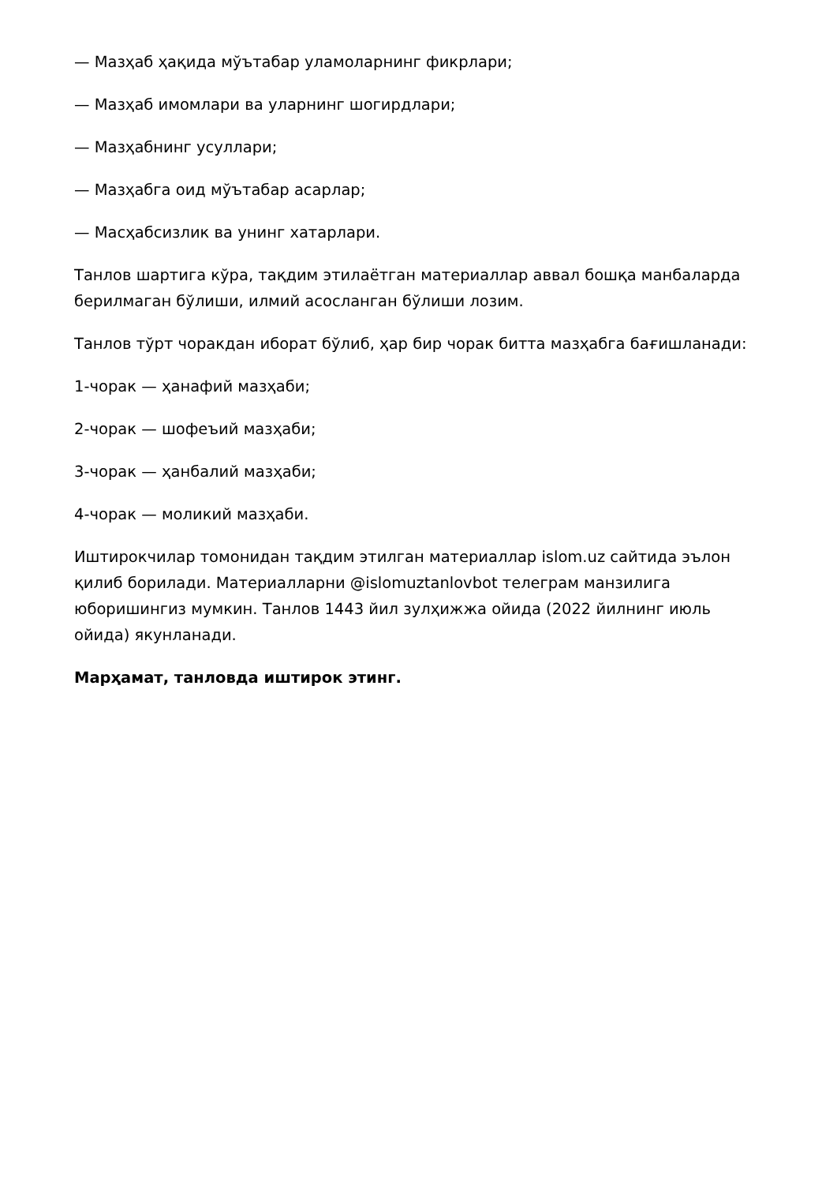— Мазҳаб ҳақида мўътабар уламоларнинг фикрлари;
— Мазҳаб имомлари ва уларнинг шогирдлари;
— Мазҳабнинг усуллари;
— Мазҳабга оид мўътабар асарлар;
— Масҳабсизлик ва унинг хатарлари.
Танлов шартига кўра, тақдим этилаётган материаллар аввал бошқа манбаларда берилмаган бўлиши, илмий асосланган бўлиши лозим.
Танлов тўрт чоракдан иборат бўлиб, ҳар бир чорак битта мазҳабга бағишланади:
1-чорак — ҳанафий мазҳаби;
2-чорак — шофеъий мазҳаби;
3-чорак — ҳанбалий мазҳаби;
4-чорак — моликий мазҳаби.
Иштирокчилар томонидан тақдим этилган материаллар islom.uz сайтида эълон қилиб борилади. Материалларни @islomuztanlovbot телеграм манзилига юборишингиз мумкин. Танлов 1443 йил зулҳижжа ойида (2022 йилнинг июль ойида) якунланади.
Марҳамат, танловда иштирок этинг.